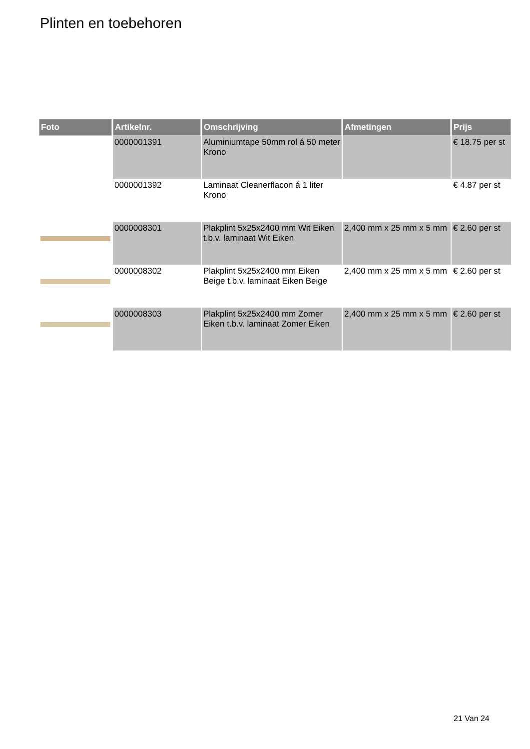Plinten en toebehoren
| Foto | Artikelnr. | Omschrijving | Afmetingen | Prijs |
| --- | --- | --- | --- | --- |
| | 0000001391 | Aluminiumtape 50mm rol á 50 meter Krono | | € 18.75 per st |
| | 0000001392 | Laminaat Cleanerflacon á 1 liter Krono | | € 4.87 per st |
| | 0000008301 | Plakplint 5x25x2400 mm Wit Eiken t.b.v. laminaat Wit Eiken | 2,400 mm x 25 mm x 5 mm | € 2.60 per st |
| | 0000008302 | Plakplint 5x25x2400 mm Eiken Beige t.b.v. laminaat Eiken Beige | 2,400 mm x 25 mm x 5 mm | € 2.60 per st |
| | 0000008303 | Plakplint 5x25x2400 mm Zomer Eiken t.b.v. laminaat Zomer Eiken | 2,400 mm x 25 mm x 5 mm | € 2.60 per st |
21 Van 24